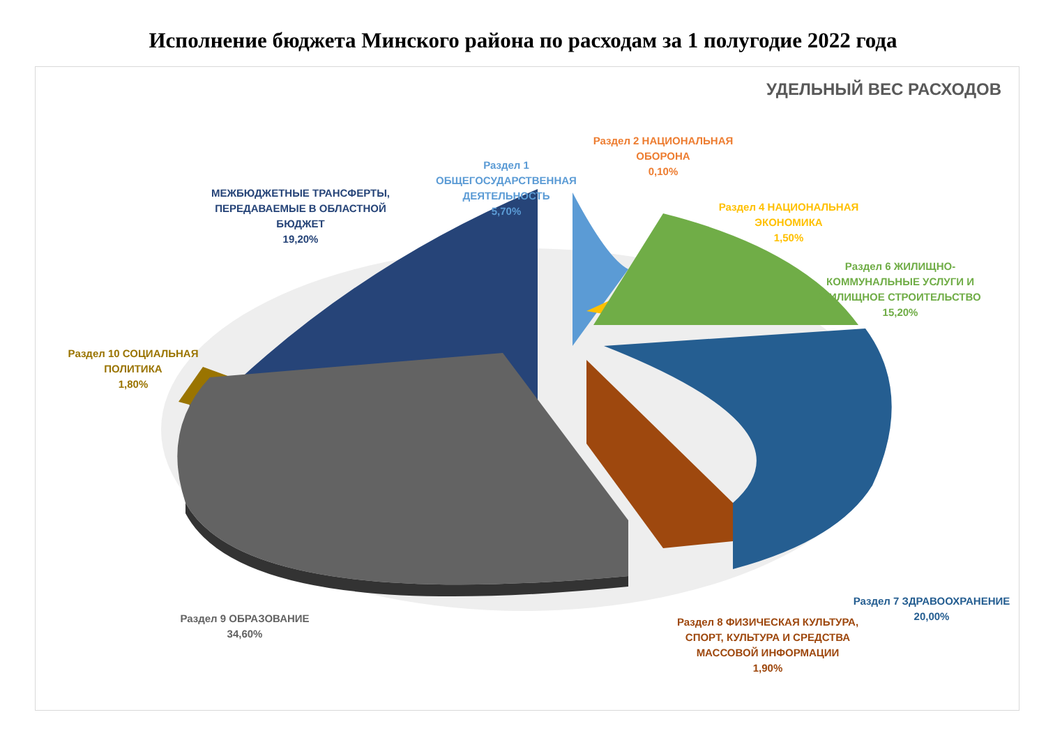Исполнение бюджета Минского района по расходам за 1 полугодие 2022 года
УДЕЛЬНЫЙ ВЕС РАСХОДОВ
МЕЖБЮДЖЕТНЫЕ ТРАНСФЕРТЫ, ПЕРЕДАВАЕМЫЕ В ОБЛАСТНОЙ БЮДЖЕТ
19,20%
Раздел 1 ОБЩЕГОСУДАРСТВЕННАЯ ДЕЯТЕЛЬНОСТЬ
5,70%
Раздел 2 НАЦИОНАЛЬНАЯ ОБОРОНА
0,10%
Раздел 4 НАЦИОНАЛЬНАЯ ЭКОНОМИКА
1,50%
Раздел 6 ЖИЛИЩНО-КОММУНАЛЬНЫЕ УСЛУГИ И ЖИЛИЩНОЕ СТРОИТЕЛЬСТВО
15,20%
Раздел 10 СОЦИАЛЬНАЯ ПОЛИТИКА
1,80%
Раздел 7 ЗДРАВООХРАНЕНИЕ
20,00%
Раздел 9 ОБРАЗОВАНИЕ
34,60%
Раздел 8 ФИЗИЧЕСКАЯ КУЛЬТУРА, СПОРТ, КУЛЬТУРА И СРЕДСТВА МАССОВОЙ ИНФОРМАЦИИ
1,90%